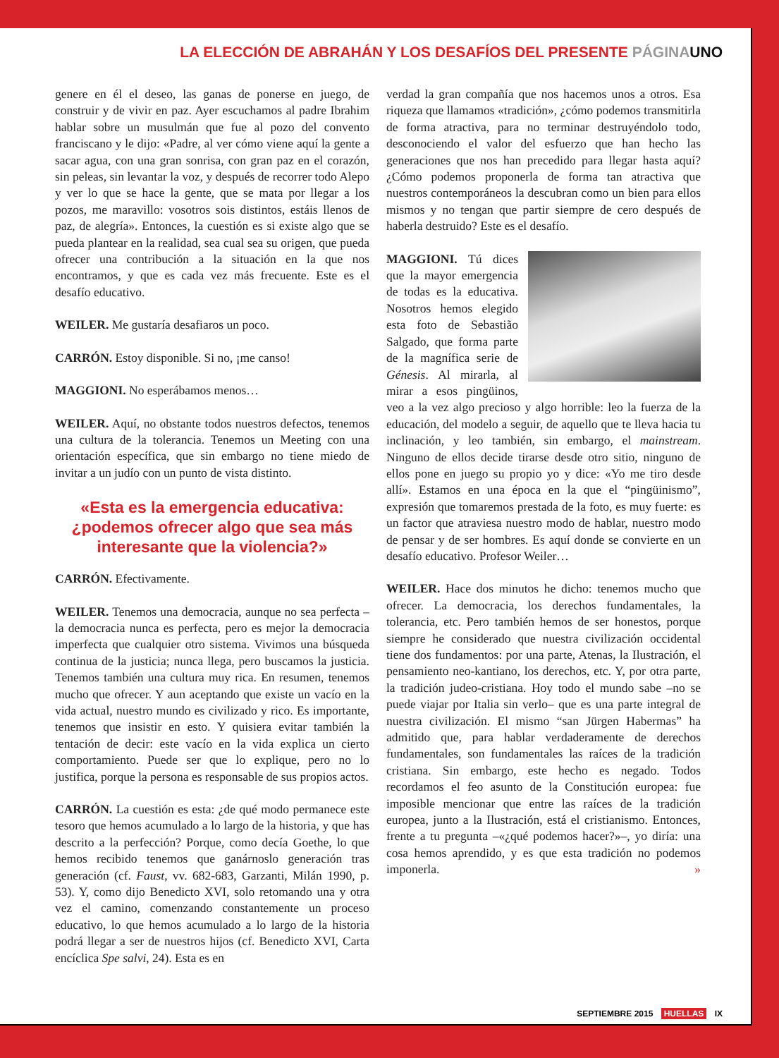LA ELECCIÓN DE ABRAHÁN Y LOS DESAFÍOS DEL PRESENTE PÁGINA UNO
genere en él el deseo, las ganas de ponerse en juego, de construir y de vivir en paz. Ayer escuchamos al padre Ibrahim hablar sobre un musulmán que fue al pozo del convento franciscano y le dijo: «Padre, al ver cómo viene aquí la gente a sacar agua, con una gran sonrisa, con gran paz en el corazón, sin peleas, sin levantar la voz, y después de recorrer todo Alepo y ver lo que se hace la gente, que se mata por llegar a los pozos, me maravillo: vosotros sois distintos, estáis llenos de paz, de alegría». Entonces, la cuestión es si existe algo que se pueda plantear en la realidad, sea cual sea su origen, que pueda ofrecer una contribución a la situación en la que nos encontramos, y que es cada vez más frecuente. Este es el desafío educativo.
WEILER. Me gustaría desafiaros un poco.
CARRÓN. Estoy disponible. Si no, ¡me canso!
MAGGIONI. No esperábamos menos…
WEILER. Aquí, no obstante todos nuestros defectos, tenemos una cultura de la tolerancia. Tenemos un Meeting con una orientación específica, que sin embargo no tiene miedo de invitar a un judío con un punto de vista distinto.
«Esta es la emergencia educativa: ¿podemos ofrecer algo que sea más interesante que la violencia?»
CARRÓN. Efectivamente.
WEILER. Tenemos una democracia, aunque no sea perfecta –la democracia nunca es perfecta, pero es mejor la democracia imperfecta que cualquier otro sistema. Vivimos una búsqueda continua de la justicia; nunca llega, pero buscamos la justicia. Tenemos también una cultura muy rica. En resumen, tenemos mucho que ofrecer. Y aun aceptando que existe un vacío en la vida actual, nuestro mundo es civilizado y rico. Es importante, tenemos que insistir en esto. Y quisiera evitar también la tentación de decir: este vacío en la vida explica un cierto comportamiento. Puede ser que lo explique, pero no lo justifica, porque la persona es responsable de sus propios actos.
CARRÓN. La cuestión es esta: ¿de qué modo permanece este tesoro que hemos acumulado a lo largo de la historia, y que has descrito a la perfección? Porque, como decía Goethe, lo que hemos recibido tenemos que ganárnoslo generación tras generación (cf. Faust, vv. 682-683, Garzanti, Milán 1990, p. 53). Y, como dijo Benedicto XVI, solo retomando una y otra vez el camino, comenzando constantemente un proceso educativo, lo que hemos acumulado a lo largo de la historia podrá llegar a ser de nuestros hijos (cf. Benedicto XVI, Carta encíclica Spe salvi, 24). Esta es en
verdad la gran compañía que nos hacemos unos a otros. Esa riqueza que llamamos «tradición», ¿cómo podemos transmitirla de forma atractiva, para no terminar destruyéndolo todo, desconociendo el valor del esfuerzo que han hecho las generaciones que nos han precedido para llegar hasta aquí? ¿Cómo podemos proponerla de forma tan atractiva que nuestros contemporáneos la descubran como un bien para ellos mismos y no tengan que partir siempre de cero después de haberla destruido? Este es el desafío.
MAGGIONI. Tú dices que la mayor emergencia de todas es la educativa. Nosotros hemos elegido esta foto de Sebastião Salgado, que forma parte de la magnífica serie de Génesis. Al mirarla, al mirar a esos pingüinos, veo a la vez algo precioso y algo horrible: leo la fuerza de la educación, del modelo a seguir, de aquello que te lleva hacia tu inclinación, y leo también, sin embargo, el mainstream. Ninguno de ellos decide tirarse desde otro sitio, ninguno de ellos pone en juego su propio yo y dice: «Yo me tiro desde allí». Estamos en una época en la que el “pingüinismo”, expresión que tomaremos prestada de la foto, es muy fuerte: es un factor que atraviesa nuestro modo de hablar, nuestro modo de pensar y de ser hombres. Es aquí donde se convierte en un desafío educativo. Profesor Weiler…
WEILER. Hace dos minutos he dicho: tenemos mucho que ofrecer. La democracia, los derechos fundamentales, la tolerancia, etc. Pero también hemos de ser honestos, porque siempre he considerado que nuestra civilización occidental tiene dos fundamentos: por una parte, Atenas, la Ilustración, el pensamiento neo-kantiano, los derechos, etc. Y, por otra parte, la tradición judeo-cristiana. Hoy todo el mundo sabe –no se puede viajar por Italia sin verlo– que es una parte integral de nuestra civilización. El mismo “san Jürgen Habermas” ha admitido que, para hablar verdaderamente de derechos fundamentales, son fundamentales las raíces de la tradición cristiana. Sin embargo, este hecho es negado. Todos recordamos el feo asunto de la Constitución europea: fue imposible mencionar que entre las raíces de la tradición europea, junto a la Ilustración, está el cristianismo. Entonces, frente a tu pregunta –«¿qué podemos hacer?»–, yo diría: una cosa hemos aprendido, y es que esta tradición no podemos imponerla. »
SEPTIEMBRE 2015 HUELLAS IX